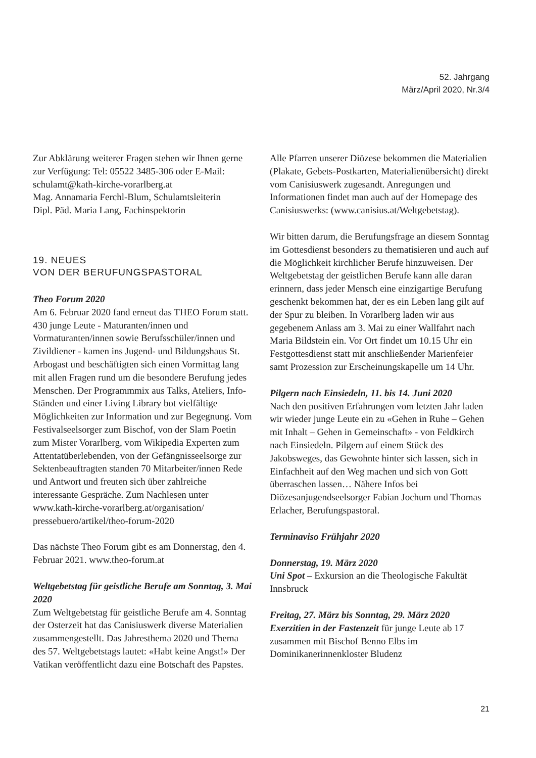52. Jahrgang
März/April 2020, Nr.3/4
Zur Abklärung weiterer Fragen stehen wir Ihnen gerne zur Verfügung: Tel: 05522 3485-306 oder E-Mail: schulamt@kath-kirche-vorarlberg.at
Mag. Annamaria Ferchl-Blum, Schulamtsleiterin
Dipl. Päd. Maria Lang, Fachinspektorin
19. NEUES
VON DER BERUFUNGSPASTORAL
Theo Forum 2020
Am 6. Februar 2020 fand erneut das THEO Forum statt. 430 junge Leute - Maturanten/innen und Vormaturanten/innen sowie Berufsschüler/innen und Zivildiener - kamen ins Jugend- und Bildungshaus St. Arbogast und beschäftigten sich einen Vormittag lang mit allen Fragen rund um die besondere Berufung jedes Menschen. Der Programmmix aus Talks, Ateliers, Info-Ständen und einer Living Library bot vielfältige Möglichkeiten zur Information und zur Begegnung. Vom Festivalseelsorger zum Bischof, von der Slam Poetin zum Mister Vorarlberg, vom Wikipedia Experten zum Attentatüberlebenden, von der Gefängnisseelsorge zur Sektenbeauftragten standen 70 Mitarbeiter/innen Rede und Antwort und freuten sich über zahlreiche interessante Gespräche. Zum Nachlesen unter www.kath-kirche-vorarlberg.at/organisation/ pressebuero/artikel/theo-forum-2020
Das nächste Theo Forum gibt es am Donnerstag, den 4. Februar 2021. www.theo-forum.at
Weltgebetstag für geistliche Berufe am Sonntag, 3. Mai 2020
Zum Weltgebetstag für geistliche Berufe am 4. Sonntag der Osterzeit hat das Canisiuswerk diverse Materialien zusammengestellt. Das Jahresthema 2020 und Thema des 57. Weltgebetstags lautet: «Habt keine Angst!» Der Vatikan veröffentlicht dazu eine Botschaft des Papstes.
Alle Pfarren unserer Diözese bekommen die Materialien (Plakate, Gebets-Postkarten, Materialienübersicht) direkt vom Canisiuswerk zugesandt. Anregungen und Informationen findet man auch auf der Homepage des Canisiuswerks: (www.canisius.at/Weltgebetstag).
Wir bitten darum, die Berufungsfrage an diesem Sonntag im Gottesdienst besonders zu thematisieren und auch auf die Möglichkeit kirchlicher Berufe hinzuweisen. Der Weltgebetstag der geistlichen Berufe kann alle daran erinnern, dass jeder Mensch eine einzigartige Berufung geschenkt bekommen hat, der es ein Leben lang gilt auf der Spur zu bleiben. In Vorarlberg laden wir aus gegebenem Anlass am 3. Mai zu einer Wallfahrt nach Maria Bildstein ein. Vor Ort findet um 10.15 Uhr ein Festgottesdienst statt mit anschließender Marienfeier samt Prozession zur Erscheinungskapelle um 14 Uhr.
Pilgern nach Einsiedeln, 11. bis 14. Juni 2020
Nach den positiven Erfahrungen vom letzten Jahr laden wir wieder junge Leute ein zu «Gehen in Ruhe – Gehen mit Inhalt – Gehen in Gemeinschaft» - von Feldkirch nach Einsiedeln. Pilgern auf einem Stück des Jakobsweges, das Gewohnte hinter sich lassen, sich in Einfachheit auf den Weg machen und sich von Gott überraschen lassen… Nähere Infos bei Diözesanjugendseelsorger Fabian Jochum und Thomas Erlacher, Berufungspastoral.
Terminaviso Frühjahr 2020
Donnerstag, 19. März 2020
Uni Spot – Exkursion an die Theologische Fakultät Innsbruck
Freitag, 27. März bis Sonntag, 29. März 2020
Exerzitien in der Fastenzeit für junge Leute ab 17 zusammen mit Bischof Benno Elbs im Dominikanerinnenkloster Bludenz
21